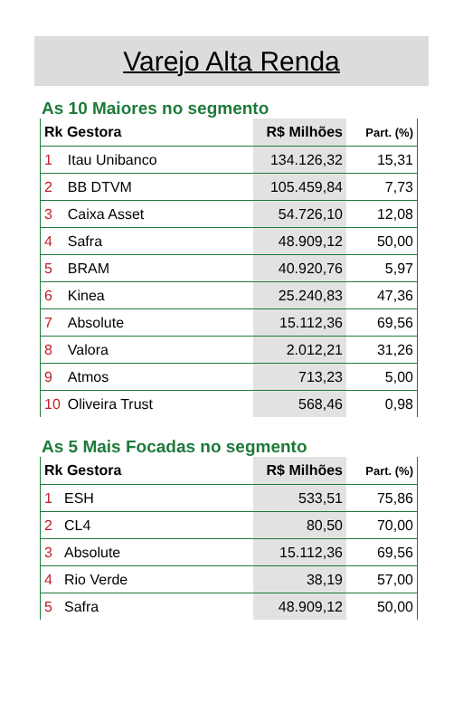Varejo Alta Renda
As 10 Maiores no segmento
| Rk Gestora | | R$ Milhões | Part. (%) |
| --- | --- | --- | --- |
| 1 | Itau Unibanco | 134.126,32 | 15,31 |
| 2 | BB DTVM | 105.459,84 | 7,73 |
| 3 | Caixa Asset | 54.726,10 | 12,08 |
| 4 | Safra | 48.909,12 | 50,00 |
| 5 | BRAM | 40.920,76 | 5,97 |
| 6 | Kinea | 25.240,83 | 47,36 |
| 7 | Absolute | 15.112,36 | 69,56 |
| 8 | Valora | 2.012,21 | 31,26 |
| 9 | Atmos | 713,23 | 5,00 |
| 10 | Oliveira Trust | 568,46 | 0,98 |
As 5 Mais Focadas no segmento
| Rk Gestora | | R$ Milhões | Part. (%) |
| --- | --- | --- | --- |
| 1 | ESH | 533,51 | 75,86 |
| 2 | CL4 | 80,50 | 70,00 |
| 3 | Absolute | 15.112,36 | 69,56 |
| 4 | Rio Verde | 38,19 | 57,00 |
| 5 | Safra | 48.909,12 | 50,00 |